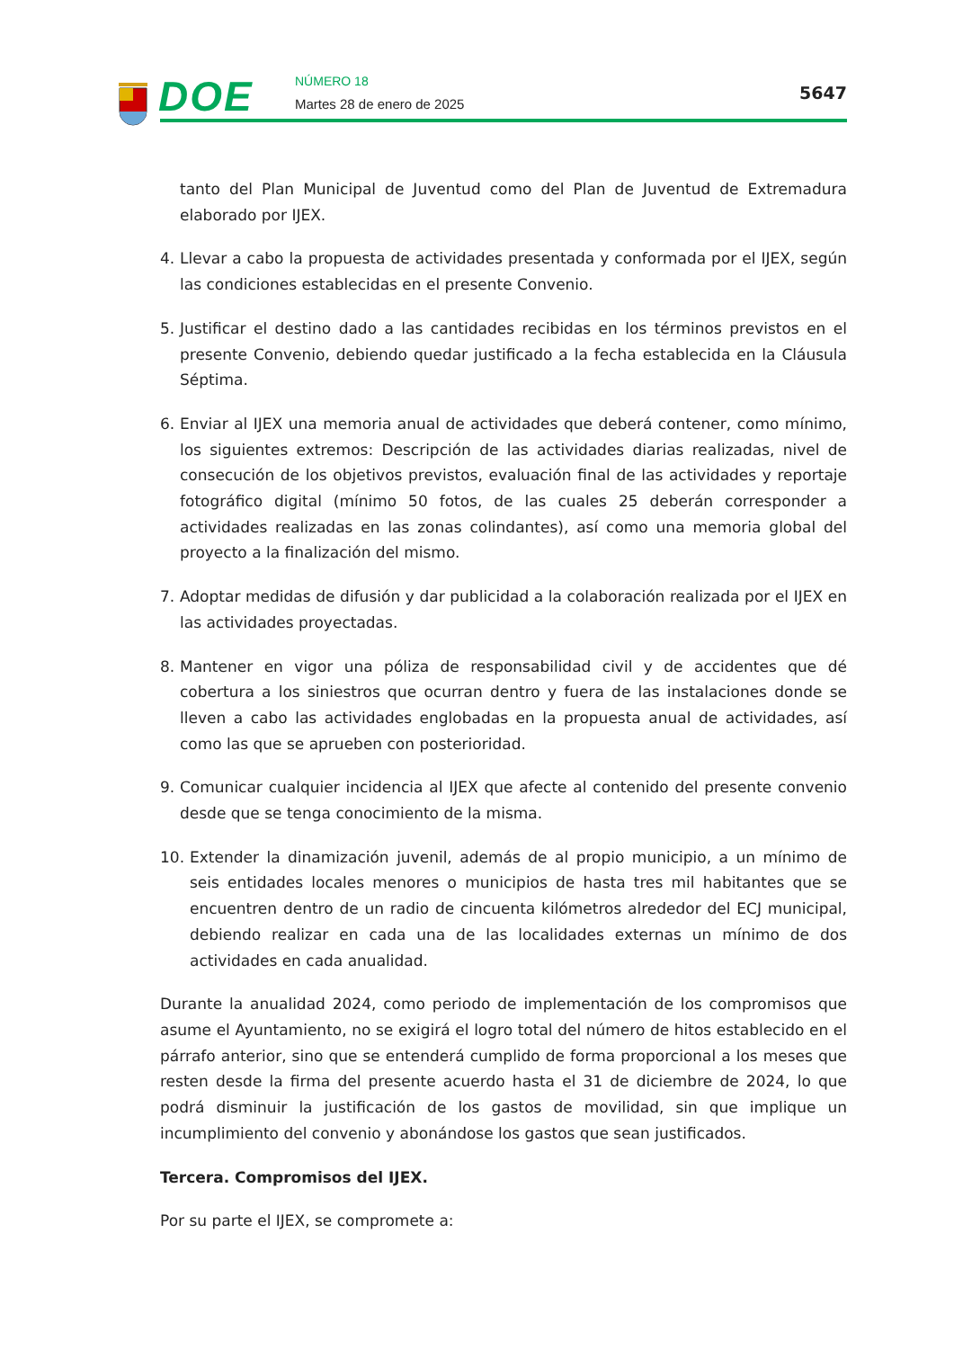DOE NÚMERO 18
Martes 28 de enero de 2025
5647
tanto del Plan Municipal de Juventud como del Plan de Juventud de Extremadura elaborado por IJEX.
4. Llevar a cabo la propuesta de actividades presentada y conformada por el IJEX, según las condiciones establecidas en el presente Convenio.
5. Justificar el destino dado a las cantidades recibidas en los términos previstos en el presente Convenio, debiendo quedar justificado a la fecha establecida en la Cláusula Séptima.
6. Enviar al IJEX una memoria anual de actividades que deberá contener, como mínimo, los siguientes extremos: Descripción de las actividades diarias realizadas, nivel de consecución de los objetivos previstos, evaluación final de las actividades y reportaje fotográfico digital (mínimo 50 fotos, de las cuales 25 deberán corresponder a actividades realizadas en las zonas colindantes), así como una memoria global del proyecto a la finalización del mismo.
7. Adoptar medidas de difusión y dar publicidad a la colaboración realizada por el IJEX en las actividades proyectadas.
8. Mantener en vigor una póliza de responsabilidad civil y de accidentes que dé cobertura a los siniestros que ocurran dentro y fuera de las instalaciones donde se lleven a cabo las actividades englobadas en la propuesta anual de actividades, así como las que se aprueben con posterioridad.
9. Comunicar cualquier incidencia al IJEX que afecte al contenido del presente convenio desde que se tenga conocimiento de la misma.
10. Extender la dinamización juvenil, además de al propio municipio, a un mínimo de seis entidades locales menores o municipios de hasta tres mil habitantes que se encuentren dentro de un radio de cincuenta kilómetros alrededor del ECJ municipal, debiendo realizar en cada una de las localidades externas un mínimo de dos actividades en cada anualidad.
Durante la anualidad 2024, como periodo de implementación de los compromisos que asume el Ayuntamiento, no se exigirá el logro total del número de hitos establecido en el párrafo anterior, sino que se entenderá cumplido de forma proporcional a los meses que resten desde la firma del presente acuerdo hasta el 31 de diciembre de 2024, lo que podrá disminuir la justificación de los gastos de movilidad, sin que implique un incumplimiento del convenio y abonándose los gastos que sean justificados.
Tercera. Compromisos del IJEX.
Por su parte el IJEX, se compromete a: